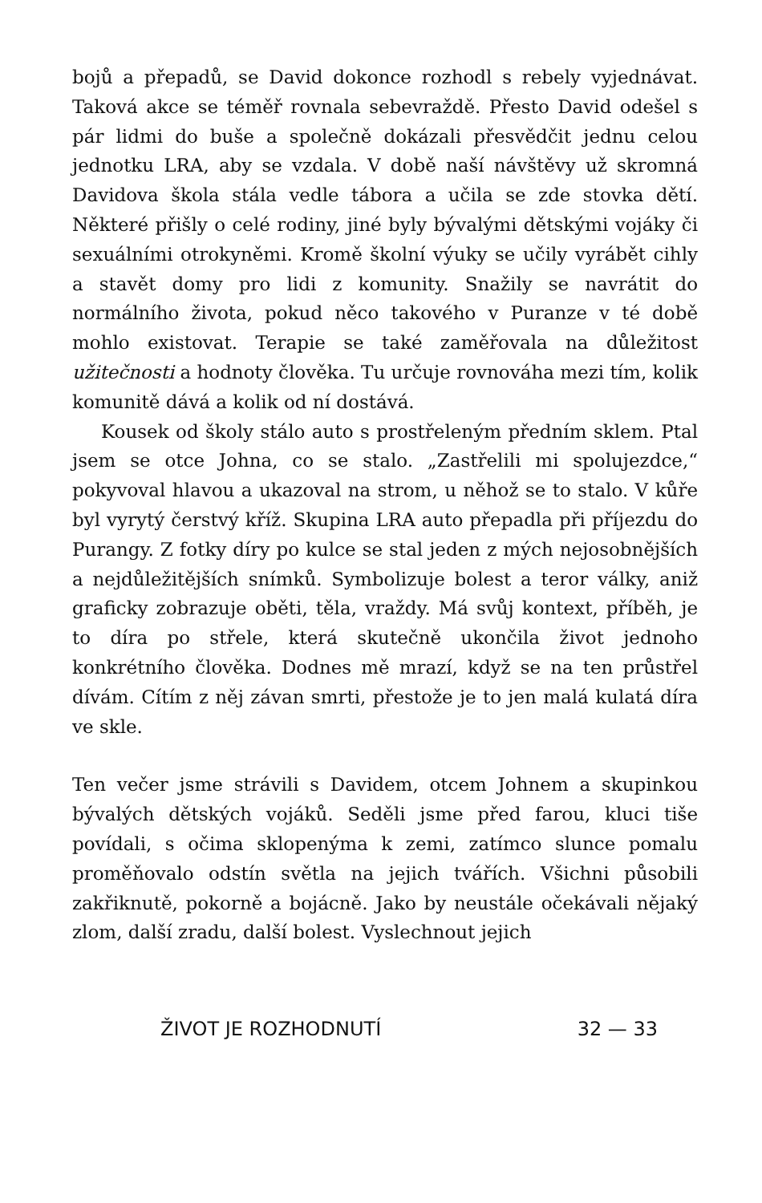bojů a přepadů, se David dokonce rozhodl s rebely vyjednávat. Taková akce se téměř rovnala sebevraždě. Přesto David odešel s pár lidmi do buše a společně dokázali přesvědčit jednu celou jednotku LRA, aby se vzdala. V době naší návštěvy už skromná Davidova škola stála vedle tábora a učila se zde stovka dětí. Některé přišly o celé rodiny, jiné byly bývalými dětskými vojáky či sexuálními otrokyněmi. Kromě školní výuky se učily vyrábět cihly a stavět domy pro lidi z komunity. Snažily se navrátit do normálního života, pokud něco takového v Puranze v té době mohlo existovat. Terapie se také zaměřovala na důležitost užitečnosti a hodnoty člověka. Tu určuje rovnováha mezi tím, kolik komunitě dává a kolik od ní dostává.
Kousek od školy stálo auto s prostřeleným předním sklem. Ptal jsem se otce Johna, co se stalo. „Zastřelili mi spolujezdce,“ pokyvoval hlavou a ukazoval na strom, u něhož se to stalo. V kůře byl vyrytý čerstvý kříž. Skupina LRA auto přepadla při příjezdu do Purangy. Z fotky díry po kulce se stal jeden z mých nejosobnějších a nejdůležitějších snímků. Symbolizuje bolest a teror války, aniž graficky zobrazuje oběti, těla, vraždy. Má svůj kontext, příběh, je to díra po střele, která skutečně ukončila život jednoho konkrétního člověka. Dodnes mě mrazí, když se na ten průstřel dívám. Cítím z něj závan smrti, přestože je to jen malá kulatá díra ve skle.
Ten večer jsme strávili s Davidem, otcem Johnem a skupinkou bývalých dětských vojáků. Seděli jsme před farou, kluci tiše povídali, s očima sklopenýma k zemi, zatímco slunce pomalu proměňovalo odstín světla na jejich tvářích. Všichni působili zakřiknutě, pokorně a bojácně. Jako by neustále očekávali nějaký zlom, další zradu, další bolest. Vyslechnout jejich
ŽIVOT JE ROZHODNUTÍ 32 — 33